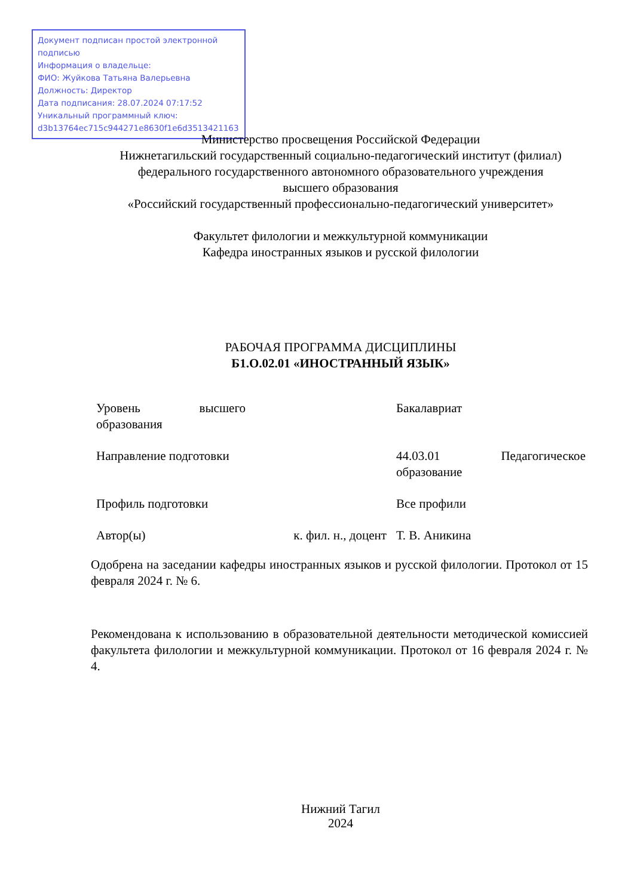Документ подписан простой электронной подписью
Информация о владельце:
ФИО: Жуйкова Татьяна Валерьевна
Должность: Директор
Дата подписания: 28.07.2024 07:17:52
Уникальный программный ключ:
d3b13764ec715c944271e8630f1e6d3513421163
Министерство просвещения Российской Федерации
Нижнетагильский государственный социально-педагогический институт (филиал)
федерального государственного автономного образовательного учреждения
высшего образования
«Российский государственный профессионально-педагогический университет»
Факультет филологии и межкультурной коммуникации
Кафедра иностранных языков и русской филологии
РАБОЧАЯ ПРОГРАММА ДИСЦИПЛИНЫ
Б1.О.02.01 «ИНОСТРАННЫЙ ЯЗЫК»
| Уровень высшего образования | | Бакалавриат |
| Направление подготовки | | 44.03.01 Педагогическое образование |
| Профиль подготовки | | Все профили |
| Автор(ы) | к. фил. н., доцент | Т. В. Аникина |
Одобрена на заседании кафедры иностранных языков и русской филологии. Протокол от 15 февраля 2024 г. № 6.
Рекомендована к использованию в образовательной деятельности методической комиссией факультета филологии и межкультурной коммуникации. Протокол от 16 февраля 2024 г. № 4.
Нижний Тагил
2024